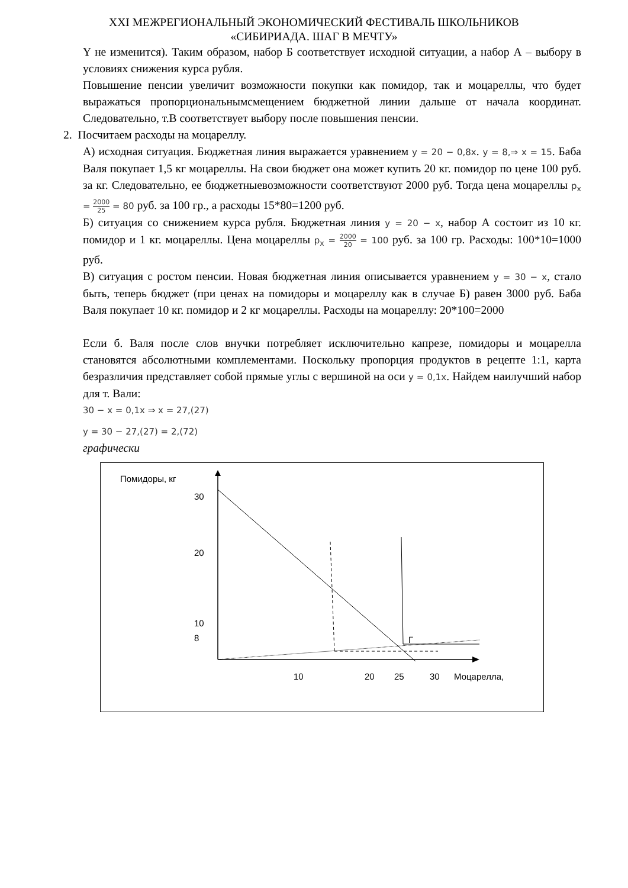XXI МЕЖРЕГИОНАЛЬНЫЙ ЭКОНОМИЧЕСКИЙ ФЕСТИВАЛЬ ШКОЛЬНИКОВ
«СИБИРИАДА. ШАГ В МЕЧТУ»
Y не изменится). Таким образом, набор Б соответствует исходной ситуации, а набор А – выбору в условиях снижения курса рубля.
Повышение пенсии увеличит возможности покупки как помидор, так и моцареллы, что будет выражаться пропорциональнымсмещением бюджетной линии дальше от начала координат. Следовательно, т.В соответствует выбору после повышения пенсии.
2. Посчитаем расходы на моцареллу.
А) исходная ситуация. Бюджетная линия выражается уравнением y = 20 − 0,8x. y = 8,⇒ x = 15. Баба Валя покупает 1,5 кг моцареллы. На свои бюджет она может купить 20 кг. помидор по цене 100 руб. за кг. Следовательно, ее бюджетныевозможности соответствуют 2000 руб. Тогда цена моцареллы p<sub>x</sub> = 2000 25 = 80 руб. за 100 гр., а расходы 15*80=1200 руб.
Б) ситуация со снижением курса рубля. Бюджетная линия y = 20 − x, набор А состоит из 10 кг. помидор и 1 кг. моцареллы. Цена моцареллы p<sub>x</sub> = 2000 20 = 100 руб. за 100 гр. Расходы: 100*10=1000 руб.
В) ситуация с ростом пенсии. Новая бюджетная линия описывается уравнением y = 30 − x, стало быть, теперь бюджет (при ценах на помидоры и моцареллу как в случае Б) равен 3000 руб. Баба Валя покупает 10 кг. помидор и 2 кг моцареллы. Расходы на моцареллу: 20*100=2000
Если б. Валя после слов внучки потребляет исключительно капрезе, помидоры и моцарелла становятся абсолютными комплементами. Поскольку пропорция продуктов в рецепте 1:1, карта безразличия представляет собой прямые углы с вершиной на оси y = 0,1x. Найдем наилучший набор для т. Вали:
30 − x = 0,1x ⇒ x = 27,(27)
y = 30 − 27,(27) = 2,(72)
графически
Помидоры, кг
30
20
10
8 Г
10 20 25 30 Моцарелла,